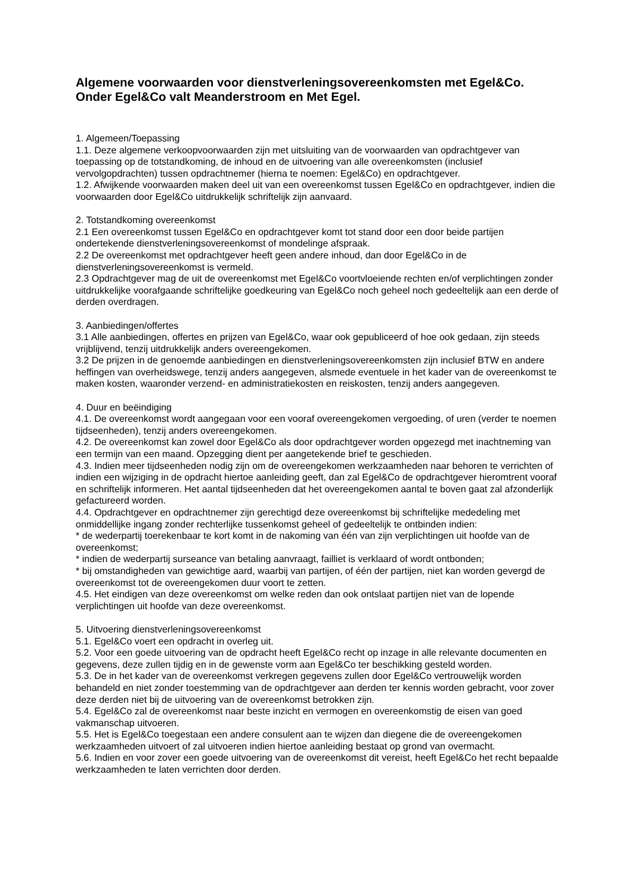Algemene voorwaarden voor dienstverleningsovereenkomsten met Egel&Co.
Onder Egel&Co valt Meanderstroom en Met Egel.
1. Algemeen/Toepassing
1.1. Deze algemene verkoopvoorwaarden zijn met uitsluiting van de voorwaarden van opdrachtgever van toepassing op de totstandkoming, de inhoud en de uitvoering van alle overeenkomsten (inclusief vervolgopdrachten) tussen opdrachtnemer (hierna te noemen: Egel&Co) en opdrachtgever.
1.2. Afwijkende voorwaarden maken deel uit van een overeenkomst tussen Egel&Co en opdrachtgever, indien die voorwaarden door Egel&Co uitdrukkelijk schriftelijk zijn aanvaard.
2. Totstandkoming overeenkomst
2.1 Een overeenkomst tussen Egel&Co en opdrachtgever komt tot stand door een door beide partijen ondertekende dienstverleningsovereenkomst of mondelinge afspraak.
2.2 De overeenkomst met opdrachtgever heeft geen andere inhoud, dan door Egel&Co in de dienstverleningsovereenkomst is vermeld.
2.3 Opdrachtgever mag de uit de overeenkomst met Egel&Co voortvloeiende rechten en/of verplichtingen zonder uitdrukkelijke voorafgaande schriftelijke goedkeuring van Egel&Co noch geheel noch gedeeltelijk aan een derde of derden overdragen.
3. Aanbiedingen/offertes
3.1 Alle aanbiedingen, offertes en prijzen van Egel&Co, waar ook gepubliceerd of hoe ook gedaan, zijn steeds vrijblijvend, tenzij uitdrukkelijk anders overeengekomen.
3.2 De prijzen in de genoemde aanbiedingen en dienstverleningsovereenkomsten zijn inclusief BTW en andere heffingen van overheidswege, tenzij anders aangegeven, alsmede eventuele in het kader van de overeenkomst te maken kosten, waaronder verzend- en administratiekosten en reiskosten, tenzij anders aangegeven.
4. Duur en beëindiging
4.1. De overeenkomst wordt aangegaan voor een vooraf overeengekomen vergoeding, of uren (verder te noemen tijdseenheden), tenzij anders overeengekomen.
4.2. De overeenkomst kan zowel door Egel&Co als door opdrachtgever worden opgezegd met inachtneming van een termijn van een maand. Opzegging dient per aangetekende brief te geschieden.
4.3. Indien meer tijdseenheden nodig zijn om de overeengekomen werkzaamheden naar behoren te verrichten of indien een wijziging in de opdracht hiertoe aanleiding geeft, dan zal Egel&Co de opdrachtgever hieromtrent vooraf en schriftelijk informeren. Het aantal tijdseenheden dat het overeengekomen aantal te boven gaat zal afzonderlijk gefactureerd worden.
4.4. Opdrachtgever en opdrachtnemer zijn gerechtigd deze overeenkomst bij schriftelijke mededeling met onmiddellijke ingang zonder rechterlijke tussenkomst geheel of gedeeltelijk te ontbinden indien:
* de wederpartij toerekenbaar te kort komt in de nakoming van één van zijn verplichtingen uit hoofde van de overeenkomst;
* indien de wederpartij surseance van betaling aanvraagt, failliet is verklaard of wordt ontbonden;
* bij omstandigheden van gewichtige aard, waarbij van partijen, of één der partijen, niet kan worden gevergd de overeenkomst tot de overeengekomen duur voort te zetten.
4.5. Het eindigen van deze overeenkomst om welke reden dan ook ontslaat partijen niet van de lopende verplichtingen uit hoofde van deze overeenkomst.
5. Uitvoering dienstverleningsovereenkomst
5.1. Egel&Co voert een opdracht in overleg uit.
5.2. Voor een goede uitvoering van de opdracht heeft Egel&Co recht op inzage in alle relevante documenten en gegevens, deze zullen tijdig en in de gewenste vorm aan Egel&Co ter beschikking gesteld worden.
5.3. De in het kader van de overeenkomst verkregen gegevens zullen door Egel&Co vertrouwelijk worden behandeld en niet zonder toestemming van de opdrachtgever aan derden ter kennis worden gebracht, voor zover deze derden niet bij de uitvoering van de overeenkomst betrokken zijn.
5.4. Egel&Co zal de overeenkomst naar beste inzicht en vermogen en overeenkomstig de eisen van goed vakmanschap uitvoeren.
5.5. Het is Egel&Co toegestaan een andere consulent aan te wijzen dan diegene die de overeengekomen werkzaamheden uitvoert of zal uitvoeren indien hiertoe aanleiding bestaat op grond van overmacht.
5.6. Indien en voor zover een goede uitvoering van de overeenkomst dit vereist, heeft Egel&Co het recht bepaalde werkzaamheden te laten verrichten door derden.